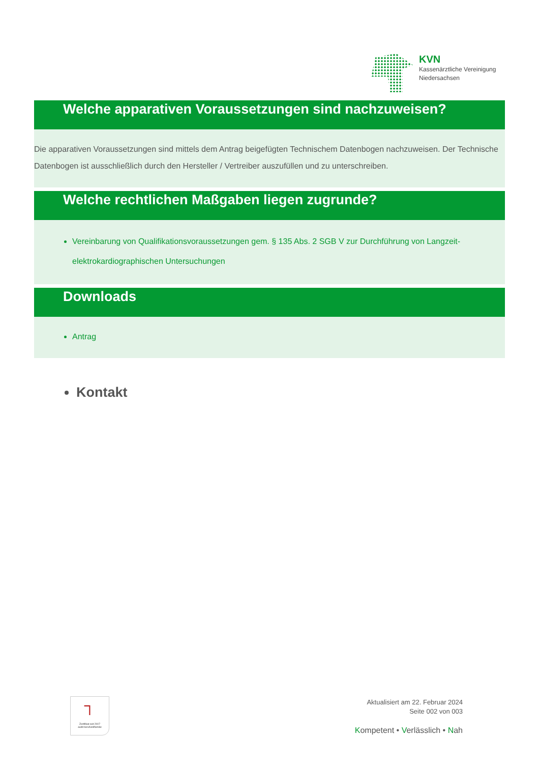KVN
Kassenärztliche Vereinigung
Niedersachsen
Welche apparativen Voraussetzungen sind nachzuweisen?
Die apparativen Voraussetzungen sind mittels dem Antrag beigefügten Technischem Datenbogen nachzuweisen. Der Technische Datenbogen ist ausschließlich durch den Hersteller / Vertreiber auszufüllen und zu unterschreiben.
Welche rechtlichen Maßgaben liegen zugrunde?
Vereinbarung von Qualifikationsvoraussetzungen gem. § 135 Abs. 2 SGB V zur Durchführung von Langzeit-elektrokardiographischen Untersuchungen
Downloads
Antrag
Kontakt
┐
Zertifikat seit 2007
audit berufundfamilie
Aktualisiert am 22. Februar 2024
Seite 002 von 003
Kompetent • Verlässlich • Nah